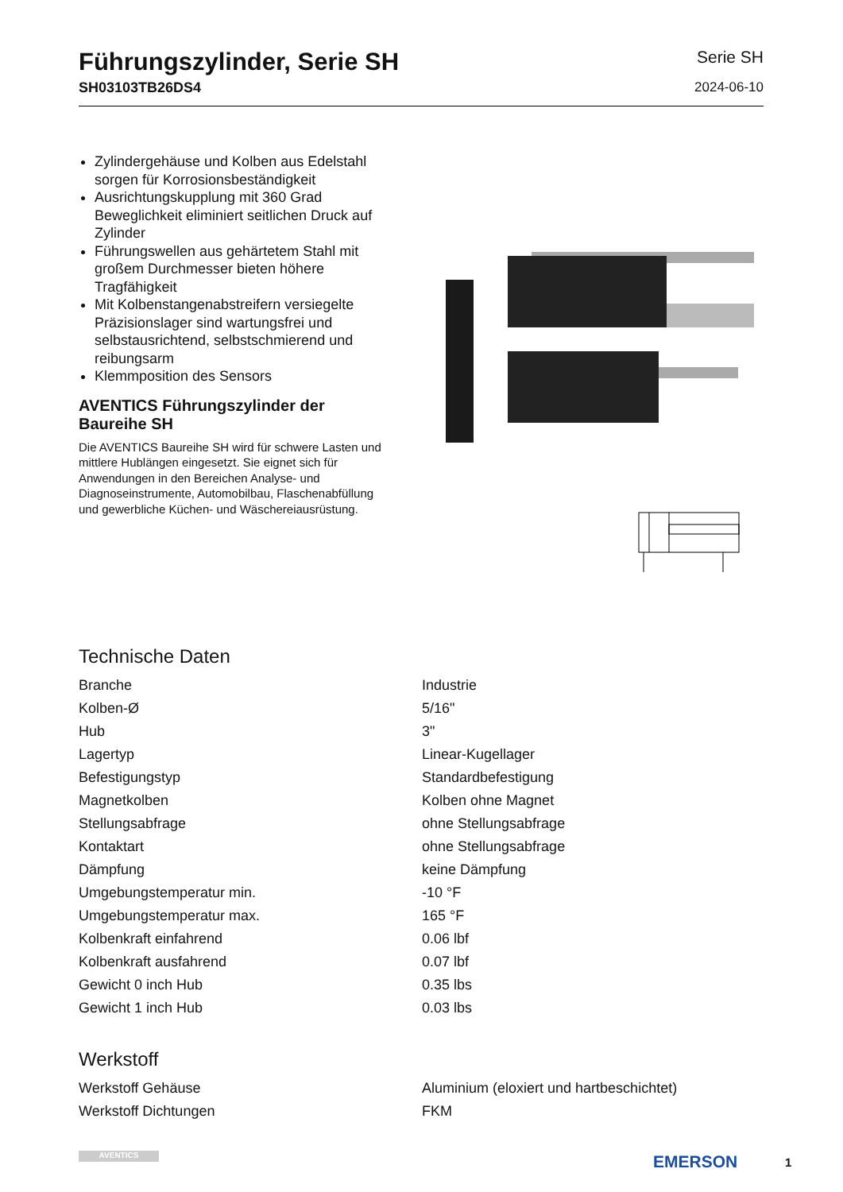Führungszylinder, Serie SH
SH03103TB26DS4
Serie SH
2024-06-10
Zylindergehäuse und Kolben aus Edelstahl sorgen für Korrosionsbeständigkeit
Ausrichtungskupplung mit 360 Grad Beweglichkeit eliminiert seitlichen Druck auf Zylinder
Führungswellen aus gehärtetem Stahl mit großem Durchmesser bieten höhere Tragfähigkeit
Mit Kolbenstangenabstreifern versiegelte Präzisionslager sind wartungsfrei und selbstausrichtend, selbstschmierend und reibungsarm
Klemmposition des Sensors
AVENTICS Führungszylinder der Baureihe SH
Die AVENTICS Baureihe SH wird für schwere Lasten und mittlere Hublängen eingesetzt. Sie eignet sich für Anwendungen in den Bereichen Analyse- und Diagnoseinstrumente, Automobilbau, Flaschenabfüllung und gewerbliche Küchen- und Wäschereiausrüstung.
Technische Daten
| Branche | Industrie |
| Kolben-Ø | 5/16" |
| Hub | 3" |
| Lagertyp | Linear-Kugellager |
| Befestigungstyp | Standardbefestigung |
| Magnetkolben | Kolben ohne Magnet |
| Stellungsabfrage | ohne Stellungsabfrage |
| Kontaktart | ohne Stellungsabfrage |
| Dämpfung | keine Dämpfung |
| Umgebungstemperatur min. | -10 °F |
| Umgebungstemperatur max. | 165 °F |
| Kolbenkraft einfahrend | 0.06 lbf |
| Kolbenkraft ausfahrend | 0.07 lbf |
| Gewicht 0 inch Hub | 0.35 lbs |
| Gewicht 1 inch Hub | 0.03 lbs |
Werkstoff
| Werkstoff Gehäuse | Aluminium (eloxiert und hartbeschichtet) |
| Werkstoff Dichtungen | FKM |
AVENTICS EMERSON 1